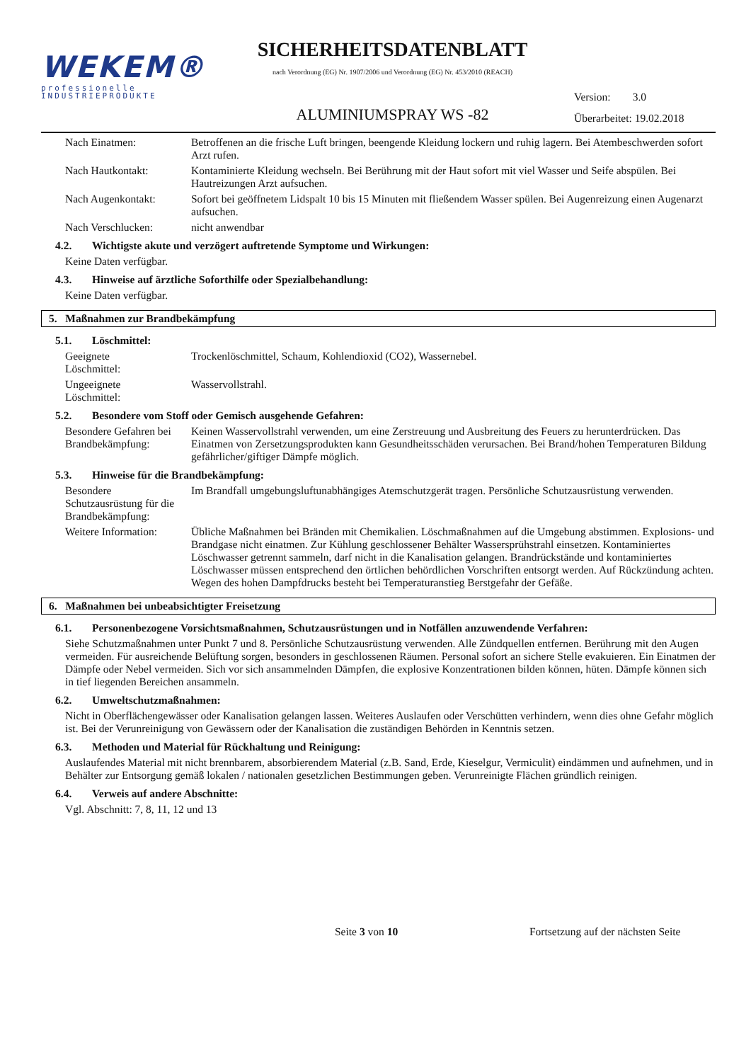WEKEM®
professionelle
INDUSTRIEPRODUKTE
SICHERHEITSDATENBLATT
nach Verordnung (EG) Nr. 1907/2006 und Verordnung (EG) Nr. 453/2010 (REACH)
ALUMINIUMSPRAY WS -82
Version: 3.0
Überarbeitet: 19.02.2018
Nach Einatmen: Betroffenen an die frische Luft bringen, beengende Kleidung lockern und ruhig lagern. Bei Atembeschwerden sofort Arzt rufen.
Nach Hautkontakt: Kontaminierte Kleidung wechseln. Bei Berührung mit der Haut sofort mit viel Wasser und Seife abspülen. Bei Hautreizungen Arzt aufsuchen.
Nach Augenkontakt: Sofort bei geöffnetem Lidspalt 10 bis 15 Minuten mit fließendem Wasser spülen. Bei Augenreizung einen Augenarzt aufsuchen.
Nach Verschlucken: nicht anwendbar
4.2. Wichtigste akute und verzögert auftretende Symptome und Wirkungen:
Keine Daten verfügbar.
4.3. Hinweise auf ärztliche Soforthilfe oder Spezialbehandlung:
Keine Daten verfügbar.
5. Maßnahmen zur Brandbekämpfung
5.1. Löschmittel:
Geeignete
Löschmittel:
Trockenlöschmittel, Schaum, Kohlendioxid (CO2), Wassernebel.
Ungeeignete
Löschmittel:
Wasservollstrahl.
5.2. Besondere vom Stoff oder Gemisch ausgehende Gefahren:
Besondere Gefahren bei Brandbekämpfung:
Keinen Wasservollstrahl verwenden, um eine Zerstreuung und Ausbreitung des Feuers zu herunterdrücken. Das Einatmen von Zersetzungsprodukten kann Gesundheitsschäden verursachen. Bei Brand/hohen Temperaturen Bildung gefährlicher/giftiger Dämpfe möglich.
5.3. Hinweise für die Brandbekämpfung:
Besondere Schutzausrüstung für die Brandbekämpfung:
Im Brandfall umgebungsluftunabhängiges Atemschutzgerät tragen. Persönliche Schutzausrüstung verwenden.
Weitere Information:
Übliche Maßnahmen bei Bränden mit Chemikalien. Löschmaßnahmen auf die Umgebung abstimmen. Explosions- und Brandgase nicht einatmen. Zur Kühlung geschlossener Behälter Wassersprühstrahl einsetzen. Kontaminiertes Löschwasser getrennt sammeln, darf nicht in die Kanalisation gelangen. Brandrückstände und kontaminiertes Löschwasser müssen entsprechend den örtlichen behördlichen Vorschriften entsorgt werden. Auf Rückzündung achten. Wegen des hohen Dampfdrucks besteht bei Temperaturanstieg Berstgefahr der Gefäße.
6. Maßnahmen bei unbeabsichtigter Freisetzung
6.1. Personenbezogene Vorsichtsmaßnahmen, Schutzausrüstungen und in Notfällen anzuwendende Verfahren:
Siehe Schutzmaßnahmen unter Punkt 7 und 8. Persönliche Schutzausrüstung verwenden. Alle Zündquellen entfernen. Berührung mit den Augen vermeiden. Für ausreichende Belüftung sorgen, besonders in geschlossenen Räumen. Personal sofort an sichere Stelle evakuieren. Ein Einatmen der Dämpfe oder Nebel vermeiden. Sich vor sich ansammelnden Dämpfen, die explosive Konzentrationen bilden können, hüten. Dämpfe können sich in tief liegenden Bereichen ansammeln.
6.2. Umweltschutzmaßnahmen:
Nicht in Oberflächengewässer oder Kanalisation gelangen lassen. Weiteres Auslaufen oder Verschütten verhindern, wenn dies ohne Gefahr möglich ist. Bei der Verunreinigung von Gewässern oder der Kanalisation die zuständigen Behörden in Kenntnis setzen.
6.3. Methoden und Material für Rückhaltung und Reinigung:
Auslaufendes Material mit nicht brennbarem, absorbierendem Material (z.B. Sand, Erde, Kieselgur, Vermiculit) eindämmen und aufnehmen, und in Behälter zur Entsorgung gemäß lokalen / nationalen gesetzlichen Bestimmungen geben. Verunreinigte Flächen gründlich reinigen.
6.4. Verweis auf andere Abschnitte:
Vgl. Abschnitt: 7, 8, 11, 12 und 13
Seite 3 von 10 Fortsetzung auf der nächsten Seite